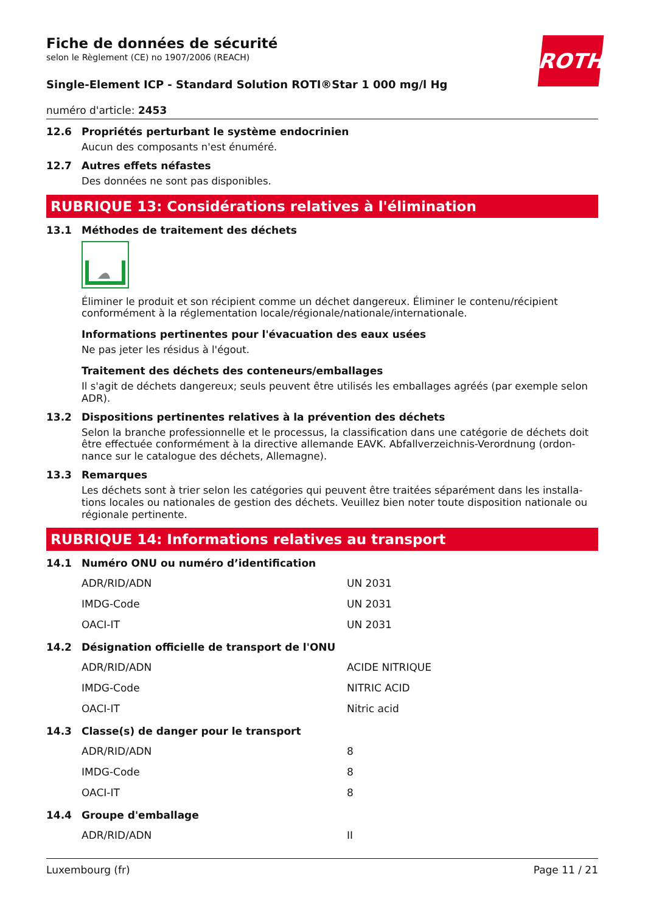ROTH
Fiche de données de sécurité
selon le Règlement (CE) no 1907/2006 (REACH)
Single-Element ICP - Standard Solution ROTI®Star 1 000 mg/l Hg
numéro d'article: 2453
12.6 Propriétés perturbant le système endocrinien
Aucun des composants n'est énuméré.
12.7 Autres effets néfastes
Des données ne sont pas disponibles.
RUBRIQUE 13: Considérations relatives à l'élimination
13.1 Méthodes de traitement des déchets
Éliminer le produit et son récipient comme un déchet dangereux. Éliminer le contenu/récipient conformément à la réglementation locale/régionale/nationale/internationale.
Informations pertinentes pour l'évacuation des eaux usées
Ne pas jeter les résidus à l'égout.
Traitement des déchets des conteneurs/emballages
Il s'agit de déchets dangereux; seuls peuvent être utilisés les emballages agréés (par exemple selon ADR).
13.2 Dispositions pertinentes relatives à la prévention des déchets
Selon la branche professionnelle et le processus, la classification dans une catégorie de déchets doit être effectuée conformément à la directive allemande EAVK. Abfallverzeichnis-Verordnung (ordon­nance sur le catalogue des déchets, Allemagne).
13.3 Remarques
Les déchets sont à trier selon les catégories qui peuvent être traitées séparément dans les installa­tions locales ou nationales de gestion des déchets. Veuillez bien noter toute disposition nationale ou régionale pertinente.
RUBRIQUE 14: Informations relatives au transport
14.1 Numéro ONU ou numéro d’identification
| ADR/RID/ADN | UN 2031 |
| IMDG-Code | UN 2031 |
| OACI-IT | UN 2031 |
14.2 Désignation officielle de transport de l'ONU
| ADR/RID/ADN | ACIDE NITRIQUE |
| IMDG-Code | NITRIC ACID |
| OACI-IT | Nitric acid |
14.3 Classe(s) de danger pour le transport
| ADR/RID/ADN | 8 |
| IMDG-Code | 8 |
| OACI-IT | 8 |
14.4 Groupe d'emballage
| ADR/RID/ADN | II |
Luxembourg (fr) Page 11 / 21